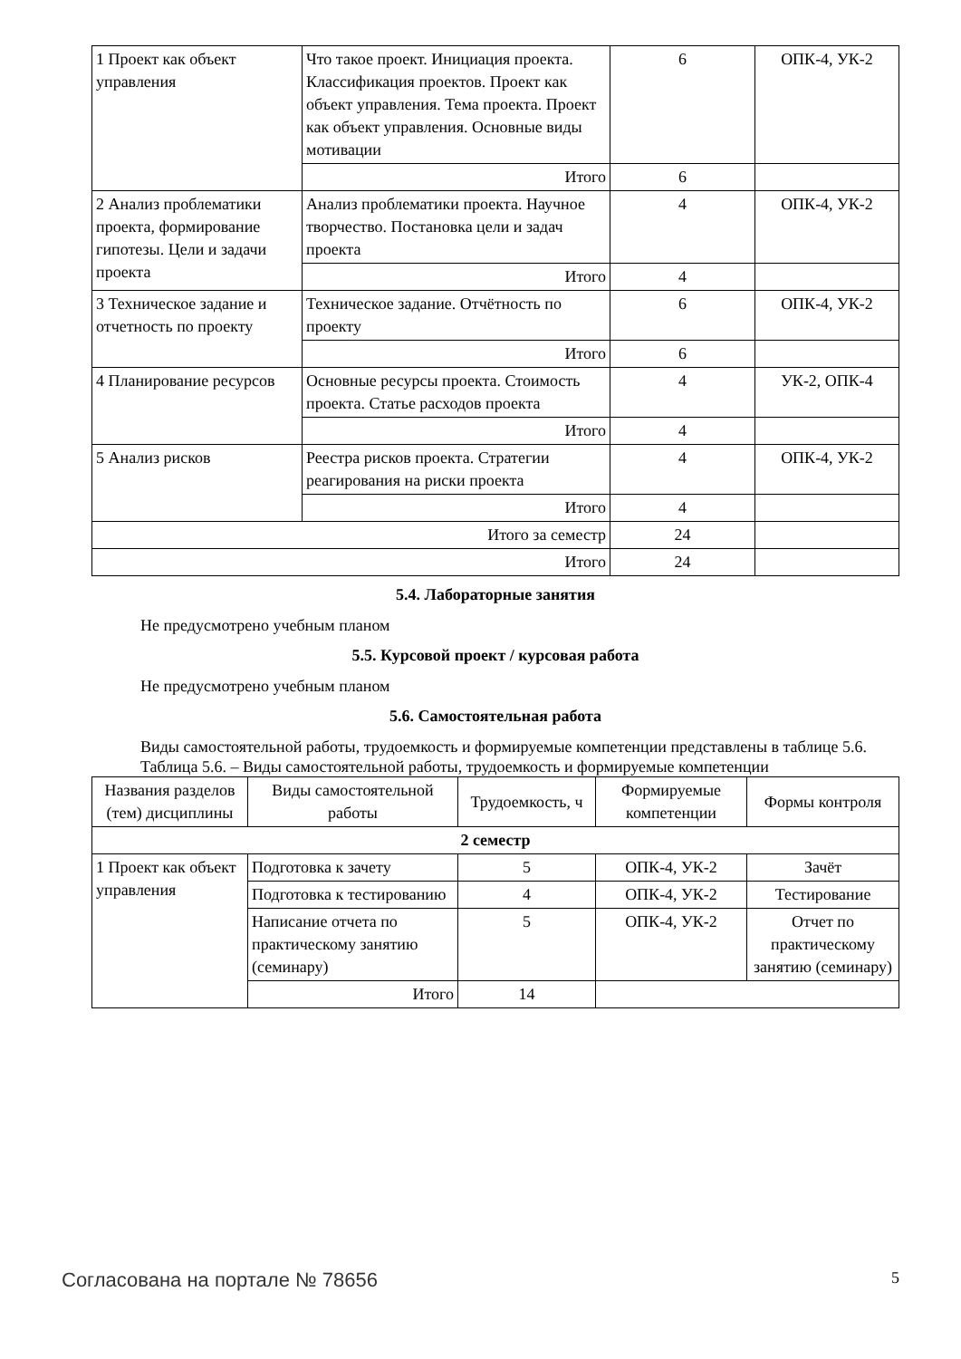| 1 Проект как объект управления | Что такое проект. Инициация проекта. Классификация проектов. Проект как объект управления. Тема проекта. Проект как объект управления. Основные виды мотивации | 6 | ОПК-4, УК-2 |
| | Итого | 6 | |
| 2 Анализ проблематики проекта, формирование гипотезы. Цели и задачи проекта | Анализ проблематики проекта. Научное творчество. Постановка цели и задач проекта | 4 | ОПК-4, УК-2 |
| | Итого | 4 | |
| 3 Техническое задание и отчетность по проекту | Техническое задание. Отчётность по проекту | 6 | ОПК-4, УК-2 |
| | Итого | 6 | |
| 4 Планирование ресурсов | Основные ресурсы проекта. Стоимость проекта. Статье расходов проекта | 4 | УК-2, ОПК-4 |
| | Итого | 4 | |
| 5 Анализ рисков | Реестра рисков проекта. Стратегии реагирования на риски проекта | 4 | ОПК-4, УК-2 |
| | Итого | 4 | |
| Итого за семестр | | 24 | |
| Итого | | 24 | |
5.4. Лабораторные занятия
Не предусмотрено учебным планом
5.5. Курсовой проект / курсовая работа
Не предусмотрено учебным планом
5.6. Самостоятельная работа
Виды самостоятельной работы, трудоемкость и формируемые компетенции представлены в таблице 5.6.
Таблица 5.6. – Виды самостоятельной работы, трудоемкость и формируемые компетенции
| Названия разделов (тем) дисциплины | Виды самостоятельной работы | Трудоемкость, ч | Формируемые компетенции | Формы контроля |
| --- | --- | --- | --- | --- |
| 2 семестр | | | | |
| 1 Проект как объект управления | Подготовка к зачету | 5 | ОПК-4, УК-2 | Зачёт |
| | Подготовка к тестированию | 4 | ОПК-4, УК-2 | Тестирование |
| | Написание отчета по практическому занятию (семинару) | 5 | ОПК-4, УК-2 | Отчет по практическому занятию (семинару) |
| | Итого | 14 | | |
Согласована на портале № 78656 5